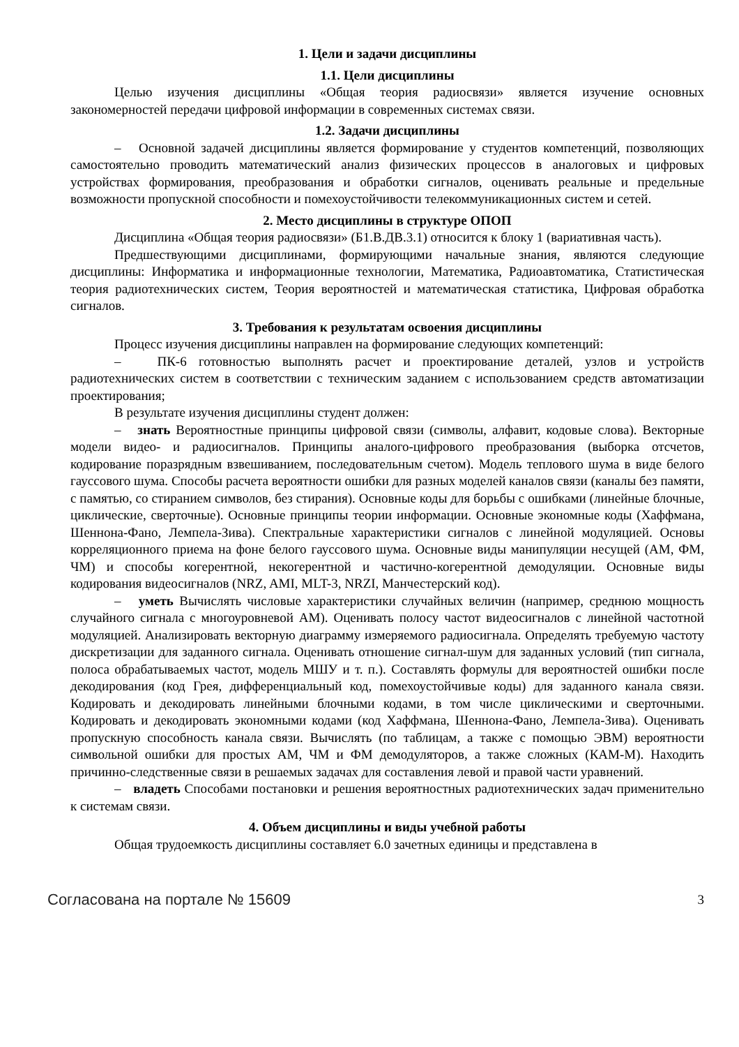1. Цели и задачи дисциплины
1.1. Цели дисциплины
Целью изучения дисциплины «Общая теория радиосвязи» является изучение основных закономерностей передачи цифровой информации в современных системах связи.
1.2. Задачи дисциплины
– Основной задачей дисциплины является формирование у студентов компетенций, позволяющих самостоятельно проводить математический анализ физических процессов в аналоговых и цифровых устройствах формирования, преобразования и обработки сигналов, оценивать реальные и предельные возможности пропускной способности и помехоустойчивости телекоммуникационных систем и сетей.
2. Место дисциплины в структуре ОПОП
Дисциплина «Общая теория радиосвязи» (Б1.В.ДВ.3.1) относится к блоку 1 (вариативная часть).
Предшествующими дисциплинами, формирующими начальные знания, являются следующие дисциплины: Информатика и информационные технологии, Математика, Радиоавтоматика, Статистическая теория радиотехнических систем, Теория вероятностей и математическая статистика, Цифровая обработка сигналов.
3. Требования к результатам освоения дисциплины
Процесс изучения дисциплины направлен на формирование следующих компетенций:
– ПК-6 готовностью выполнять расчет и проектирование деталей, узлов и устройств радиотехнических систем в соответствии с техническим заданием с использованием средств автоматизации проектирования;
В результате изучения дисциплины студент должен:
– знать Вероятностные принципы цифровой связи (символы, алфавит, кодовые слова). Векторные модели видео- и радиосигналов. Принципы аналого-цифрового преобразования (выборка отсчетов, кодирование поразрядным взвешиванием, последовательным счетом). Модель теплового шума в виде белого гауссового шума. Способы расчета вероятности ошибки для разных моделей каналов связи (каналы без памяти, с памятью, со стиранием символов, без стирания). Основные коды для борьбы с ошибками (линейные блочные, циклические, сверточные). Основные принципы теории информации. Основные экономные коды (Хаффмана, Шеннона-Фано, Лемпела-Зива). Спектральные характеристики сигналов с линейной модуляцией. Основы корреляционного приема на фоне белого гауссового шума. Основные виды манипуляции несущей (АМ, ФМ, ЧМ) и способы когерентной, некогерентной и частично-когерентной демодуляции. Основные виды кодирования видеосигналов (NRZ, AMI, MLT-3, NRZI, Манчестерский код).
– уметь Вычислять числовые характеристики случайных величин (например, среднюю мощность случайного сигнала с многоуровневой АМ). Оценивать полосу частот видеосигналов с линейной частотной модуляцией. Анализировать векторную диаграмму измеряемого радиосигнала. Определять требуемую частоту дискретизации для заданного сигнала. Оценивать отношение сигнал-шум для заданных условий (тип сигнала, полоса обрабатываемых частот, модель МШУ и т. п.). Составлять формулы для вероятностей ошибки после декодирования (код Грея, дифференциальный код, помехоустойчивые коды) для заданного канала связи. Кодировать и декодировать линейными блочными кодами, в том числе циклическими и сверточными. Кодировать и декодировать экономными кодами (код Хаффмана, Шеннона-Фано, Лемпела-Зива). Оценивать пропускную способность канала связи. Вычислять (по таблицам, а также с помощью ЭВМ) вероятности символьной ошибки для простых АМ, ЧМ и ФМ демодуляторов, а также сложных (КАМ-М). Находить причинно-следственные связи в решаемых задачах для составления левой и правой части уравнений.
– владеть Способами постановки и решения вероятностных радиотехнических задач применительно к системам связи.
4. Объем дисциплины и виды учебной работы
Общая трудоемкость дисциплины составляет 6.0 зачетных единицы и представлена в
Согласована на портале № 15609 3